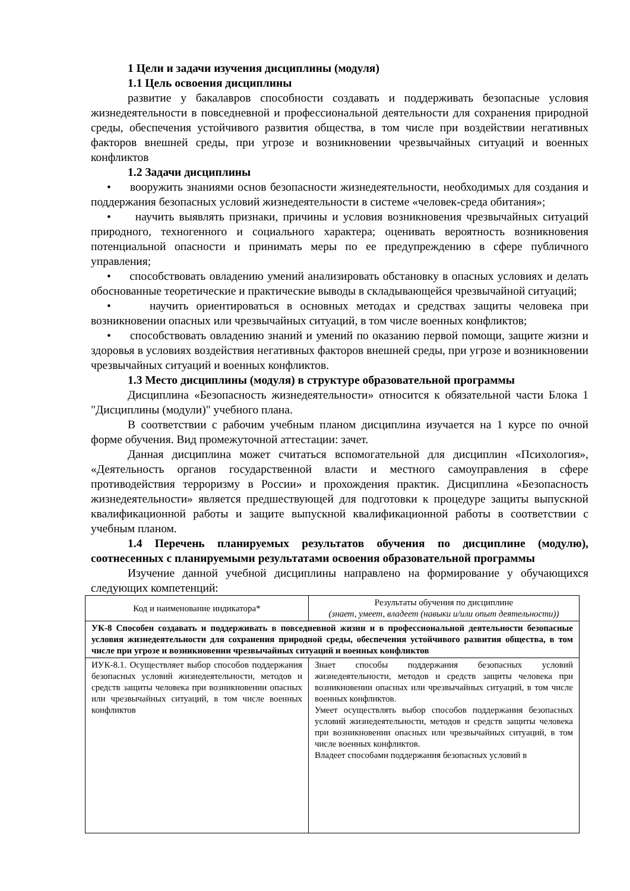1 Цели и задачи изучения дисциплины (модуля)
1.1 Цель освоения дисциплины
развитие у бакалавров способности создавать и поддерживать безопасные условия жизнедеятельности в повседневной и профессиональной деятельности для сохранения природной среды, обеспечения устойчивого развития общества, в том числе при воздействии негативных факторов внешней среды, при угрозе и возникновении чрезвычайных ситуаций и военных конфликтов
1.2 Задачи дисциплины
• вооружить знаниями основ безопасности жизнедеятельности, необходимых для создания и поддержания безопасных условий жизнедеятельности в системе «человек-среда обитания»;
• научить выявлять признаки, причины и условия возникновения чрезвычайных ситуаций природного, техногенного и социального характера; оценивать вероятность возникновения потенциальной опасности и принимать меры по ее предупреждению в сфере публичного управления;
• способствовать овладению умений анализировать обстановку в опасных условиях и делать обоснованные теоретические и практические выводы в складывающейся чрезвычайной ситуаций;
• научить ориентироваться в основных методах и средствах защиты человека при возникновении опасных или чрезвычайных ситуаций, в том числе военных конфликтов;
• способствовать овладению знаний и умений по оказанию первой помощи, защите жизни и здоровья в условиях воздействия негативных факторов внешней среды, при угрозе и возникновении чрезвычайных ситуаций и военных конфликтов.
1.3 Место дисциплины (модуля) в структуре образовательной программы
Дисциплина «Безопасность жизнедеятельности» относится к обязательной части Блока 1 "Дисциплины (модули)" учебного плана.
В соответствии с рабочим учебным планом дисциплина изучается на 1 курсе по очной форме обучения. Вид промежуточной аттестации: зачет.
Данная дисциплина может считаться вспомогательной для дисциплин «Психология», «Деятельность органов государственной власти и местного самоуправления в сфере противодействия терроризму в России» и прохождения практик. Дисциплина «Безопасность жизнедеятельности» является предшествующей для подготовки к процедуре защиты выпускной квалификационной работы и защите выпускной квалификационной работы в соответствии с учебным планом.
1.4 Перечень планируемых результатов обучения по дисциплине (модулю), соотнесенных с планируемыми результатами освоения образовательной программы
Изучение данной учебной дисциплины направлено на формирование у обучающихся следующих компетенций:
| Код и наименование индикатора* | Результаты обучения по дисциплине (знает, умеет, владеет (навыки и/или опыт деятельности)) |
| УК-8 Способен создавать и поддерживать в повседневной жизни и в профессиональной деятельности безопасные условия жизнедеятельности для сохранения природной среды, обеспечения устойчивого развития общества, в том числе при угрозе и возникновении чрезвычайных ситуаций и военных конфликтов | |
| ИУК-8.1. Осуществляет выбор способов поддержания безопасных условий жизнедеятельности, методов и средств защиты человека при возникновении опасных или чрезвычайных ситуаций, в том числе военных конфликтов | Знает способы поддержания безопасных условий жизнедеятельности, методов и средств защиты человека при возникновении опасных или чрезвычайных ситуаций, в том числе военных конфликтов. Умеет осуществлять выбор способов поддержания безопасных условий жизнедеятельности, методов и средств защиты человека при возникновении опасных или чрезвычайных ситуаций, в том числе военных конфликтов. Владеет способами поддержания безопасных условий в |